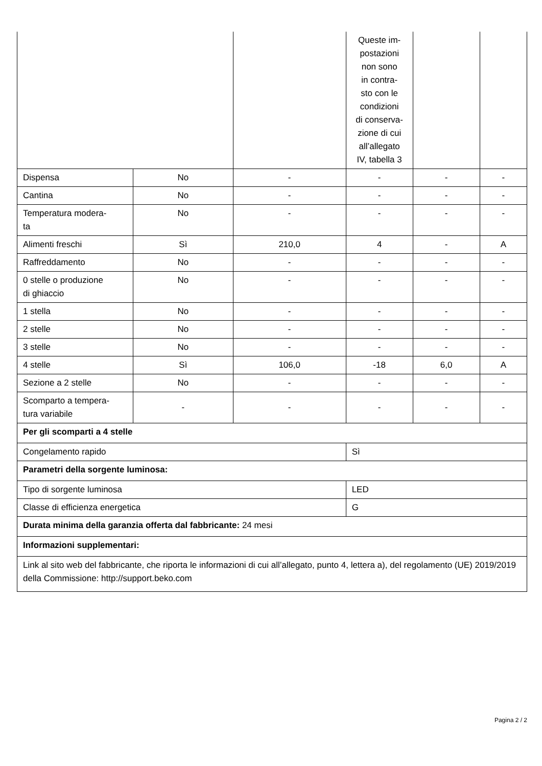| | | | Queste im- postazioni non sono in contra- sto con le condizioni di conserva- zione di cui all’allegato IV, tabella 3 | | |
| Dispensa | No | - | - | - | - |
| Cantina | No | - | - | - | - |
| Temperatura modera- ta | No | - | - | - | - |
| Alimenti freschi | Sì | 210,0 | 4 | - | A |
| Raffreddamento | No | - | - | - | - |
| 0 stelle o produzione di ghiaccio | No | - | - | - | - |
| 1 stella | No | - | - | - | - |
| 2 stelle | No | - | - | - | - |
| 3 stelle | No | - | - | - | - |
| 4 stelle | Sì | 106,0 | -18 | 6,0 | A |
| Sezione a 2 stelle | No | - | - | - | - |
| Scomparto a tempera- tura variabile | - | - | - | - | - |
| Per gli scomparti a 4 stelle | | | | | |
| Congelamento rapido | | | Sì | | |
| Parametri della sorgente luminosa: | | | | | |
| Tipo di sorgente luminosa | | | LED | | |
| Classe di efficienza energetica | | | G | | |
| Durata minima della garanzia offerta dal fabbricante: 24 mesi | | | | | |
| Informazioni supplementari: | | | | | |
| Link al sito web del fabbricante, che riporta le informazioni di cui all’allegato, punto 4, lettera a), del regolamento (UE) 2019/2019 della Commissione: http://support.beko.com | | | | | |
Pagina 2 / 2